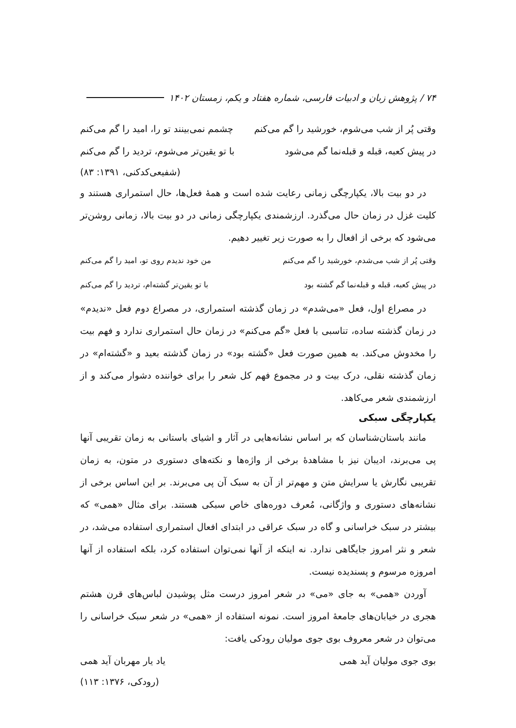۷۴ / پژوهش زبان و ادبیات فارسی، شماره هفتاد و یکم، زمستان ۱۴۰۲
وقتی پُر از شب می‌شوم، خورشید را گم می‌کنم چشمم نمی‌بینند تو را، امید را گم می‌کنم
در پیش کعبه، قبله و قبله‌نما گم می‌شود با تو یقین‌تر می‌شوم، تردید را گم می‌کنم
(شفیعی‌کدکنی، ۱۳۹۱: ۸۳)
در دو بیت بالا، یکپارچگی زمانی رعایت شده است و همهٔ فعل‌ها، حال استمراری هستند و کلیت غزل در زمان حال می‌گذرد. ارزشمندی یکپارچگی زمانی در دو بیت بالا، زمانی روشن‌تر می‌شود که برخی از افعال را به صورت زیر تغییر دهیم.
وقتی پُر از شب می‌شدم، خورشید را گم می‌کنم من خود ندیدم روی تو، امید را گم می‌کنم
در پیش کعبه، قبله و قبله‌نما گم گشته بود با تو یقین‌تر گشته‌ام، تردید را گم می‌کنم
در مصراع اول، فعل «می‌شدم» در زمان گذشته استمراری، در مصراع دوم فعل «ندیدم» در زمان گذشته ساده، تناسبی با فعل «گم می‌کنم» در زمان حال استمراری ندارد و فهم بیت را مخدوش می‌کند. به همین صورت فعل «گشته بود» در زمان گذشته بعید و «گشته‌ام» در زمان گذشته نقلی، درک بیت و در مجموع فهم کل شعر را برای خواننده دشوار می‌کند و از ارزشمندی شعر می‌کاهد.
یکپارچگی سبکی
مانند باستان‌شناسان که بر اساس نشانه‌هایی در آثار و اشیای باستانی به زمان تقریبی آنها پی می‌برند، ادیبان نیز با مشاهدهٔ برخی از واژه‌ها و نکته‌های دستوری در متون، به زمان تقریبی نگارش یا سرایش متن و مهم‌تر از آن به سبک آن پی می‌برند. بر این اساس برخی از نشانه‌های دستوری و واژگانی، مُعرف دوره‌های خاص سبکی هستند. برای مثال «همی» که بیشتر در سبک خراسانی و گاه در سبک عراقی در ابتدای افعال استمراری استفاده می‌شد، در شعر و نثر امروز جایگاهی ندارد. نه اینکه از آنها نمی‌توان استفاده کرد، بلکه استفاده از آنها امروزه مرسوم و پسندیده نیست.
آوردن «همی» به جای «می» در شعر امروز درست مثل پوشیدن لباس‌های قرن هشتم هجری در خیابان‌های جامعهٔ امروز است. نمونه استفاده از «همی» در شعر سبک خراسانی را می‌توان در شعر معروف بوی جوی مولیان رودکی یافت:
بوی جوی مولیان آید همی یاد یار مهربان آید همی
(رودکی، ۱۳۷۶: ۱۱۳)